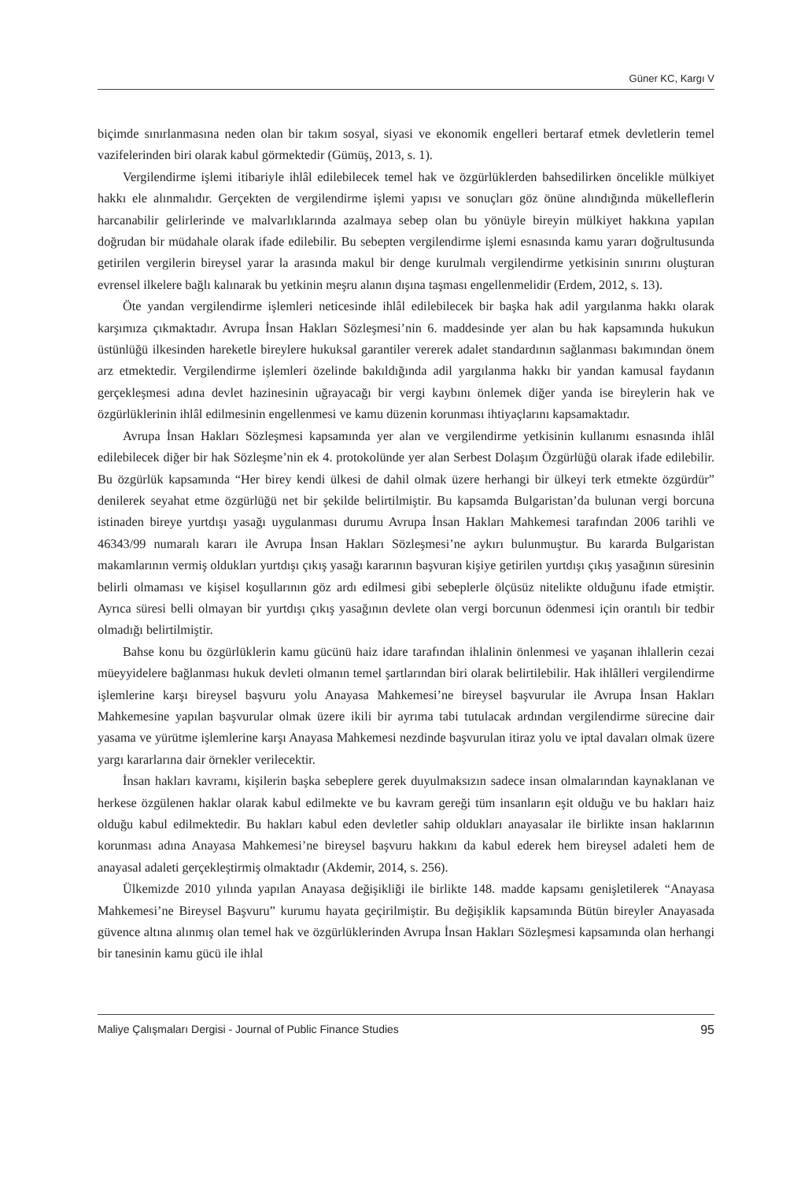Güner KC, Kargı V
biçimde sınırlanmasına neden olan bir takım sosyal, siyasi ve ekonomik engelleri bertaraf etmek devletlerin temel vazifelerinden biri olarak kabul görmektedir (Gümüş, 2013, s. 1).
Vergilendirme işlemi itibariyle ihlâl edilebilecek temel hak ve özgürlüklerden bahsedilirken öncelikle mülkiyet hakkı ele alınmalıdır. Gerçekten de vergilendirme işlemi yapısı ve sonuçları göz önüne alındığında mükelleflerin harcanabilir gelirlerinde ve malvarlıklarında azalmaya sebep olan bu yönüyle bireyin mülkiyet hakkına yapılan doğrudan bir müdahale olarak ifade edilebilir. Bu sebepten vergilendirme işlemi esnasında kamu yararı doğrultusunda getirilen vergilerin bireysel yarar la arasında makul bir denge kurulmalı vergilendirme yetkisinin sınırını oluşturan evrensel ilkelere bağlı kalınarak bu yetkinin meşru alanın dışına taşması engellenmelidir (Erdem, 2012, s. 13).
Öte yandan vergilendirme işlemleri neticesinde ihlâl edilebilecek bir başka hak adil yargılanma hakkı olarak karşımıza çıkmaktadır. Avrupa İnsan Hakları Sözleşmesi’nin 6. maddesinde yer alan bu hak kapsamında hukukun üstünlüğü ilkesinden hareketle bireylere hukuksal garantiler vererek adalet standardının sağlanması bakımından önem arz etmektedir. Vergilendirme işlemleri özelinde bakıldığında adil yargılanma hakkı bir yandan kamusal faydanın gerçekleşmesi adına devlet hazinesinin uğrayacağı bir vergi kaybını önlemek diğer yanda ise bireylerin hak ve özgürlüklerinin ihlâl edilmesinin engellenmesi ve kamu düzenin korunması ihtiyaçlarını kapsamaktadır.
Avrupa İnsan Hakları Sözleşmesi kapsamında yer alan ve vergilendirme yetkisinin kullanımı esnasında ihlâl edilebilecek diğer bir hak Sözleşme’nin ek 4. protokolünde yer alan Serbest Dolaşım Özgürlüğü olarak ifade edilebilir. Bu özgürlük kapsamında “Her birey kendi ülkesi de dahil olmak üzere herhangi bir ülkeyi terk etmekte özgürdür” denilerek seyahat etme özgürlüğü net bir şekilde belirtilmiştir. Bu kapsamda Bulgaristan’da bulunan vergi borcuna istinaden bireye yurtdışı yasağı uygulanması durumu Avrupa İnsan Hakları Mahkemesi tarafından 2006 tarihli ve 46343/99 numaralı kararı ile Avrupa İnsan Hakları Sözleşmesi’ne aykırı bulunmuştur. Bu kararda Bulgaristan makamlarının vermiş oldukları yurtdışı çıkış yasağı kararının başvuran kişiye getirilen yurtdışı çıkış yasağının süresinin belirli olmaması ve kişisel koşullarının göz ardı edilmesi gibi sebeplerle ölçüsüz nitelikte olduğunu ifade etmiştir. Ayrıca süresi belli olmayan bir yurtdışı çıkış yasağının devlete olan vergi borcunun ödenmesi için orantılı bir tedbir olmadığı belirtilmiştir.
Bahse konu bu özgürlüklerin kamu gücünü haiz idare tarafından ihlalinin önlenmesi ve yaşanan ihlallerin cezai müeyyidelere bağlanması hukuk devleti olmanın temel şartlarından biri olarak belirtilebilir. Hak ihlâlleri vergilendirme işlemlerine karşı bireysel başvuru yolu Anayasa Mahkemesi’ne bireysel başvurular ile Avrupa İnsan Hakları Mahkemesine yapılan başvurular olmak üzere ikili bir ayrıma tabi tutulacak ardından vergilendirme sürecine dair yasama ve yürütme işlemlerine karşı Anayasa Mahkemesi nezdinde başvurulan itiraz yolu ve iptal davaları olmak üzere yargı kararlarına dair örnekler verilecektir.
İnsan hakları kavramı, kişilerin başka sebeplere gerek duyulmaksızın sadece insan olmalarından kaynaklanan ve herkese özgülenen haklar olarak kabul edilmekte ve bu kavram gereği tüm insanların eşit olduğu ve bu hakları haiz olduğu kabul edilmektedir. Bu hakları kabul eden devletler sahip oldukları anayasalar ile birlikte insan haklarının korunması adına Anayasa Mahkemesi’ne bireysel başvuru hakkını da kabul ederek hem bireysel adaleti hem de anayasal adaleti gerçekleştirmiş olmaktadır (Akdemir, 2014, s. 256).
Ülkemizde 2010 yılında yapılan Anayasa değişikliği ile birlikte 148. madde kapsamı genişletilerek “Anayasa Mahkemesi’ne Bireysel Başvuru” kurumu hayata geçirilmiştir. Bu değişiklik kapsamında Bütün bireyler Anayasada güvence altına alınmış olan temel hak ve özgürlüklerinden Avrupa İnsan Hakları Sözleşmesi kapsamında olan herhangi bir tanesinin kamu gücü ile ihlal
Maliye Çalışmaları Dergisi - Journal of Public Finance Studies 95